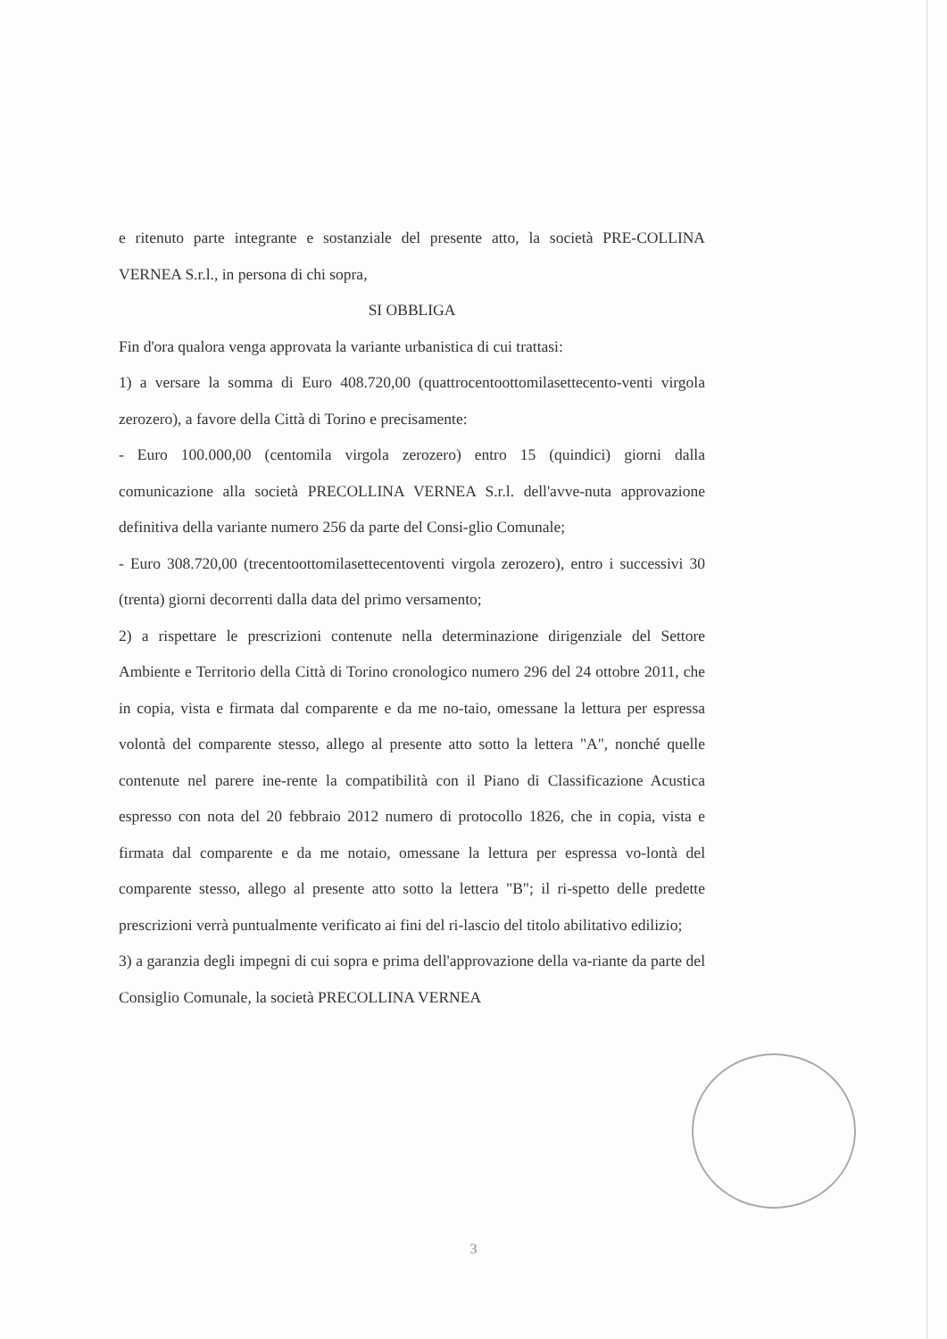e ritenuto parte integrante e sostanziale del presente atto, la società PRE-COLLINA VERNEA S.r.l., in persona di chi sopra,
SI OBBLIGA
Fin d'ora qualora venga approvata la variante urbanistica di cui trattasi:
1) a versare la somma di Euro 408.720,00 (quattrocentoottomilasettecento-venti virgola zerozero), a favore della Città di Torino e precisamente:
- Euro 100.000,00 (centomila virgola zerozero) entro 15 (quindici) giorni dalla comunicazione alla società PRECOLLINA VERNEA S.r.l. dell'avve-nuta approvazione definitiva della variante numero 256 da parte del Consi-glio Comunale;
- Euro 308.720,00 (trecentoottomilasettecentoventi virgola zerozero), entro i successivi 30 (trenta) giorni decorrenti dalla data del primo versamento;
2) a rispettare le prescrizioni contenute nella determinazione dirigenziale del Settore Ambiente e Territorio della Città di Torino cronologico numero 296 del 24 ottobre 2011, che in copia, vista e firmata dal comparente e da me no-taio, omessane la lettura per espressa volontà del comparente stesso, allego al presente atto sotto la lettera "A", nonché quelle contenute nel parere ine-rente la compatibilità con il Piano di Classificazione Acustica espresso con nota del 20 febbraio 2012 numero di protocollo 1826, che in copia, vista e firmata dal comparente e da me notaio, omessane la lettura per espressa vo-lontà del comparente stesso, allego al presente atto sotto la lettera "B"; il ri-spetto delle predette prescrizioni verrà puntualmente verificato ai fini del ri-lascio del titolo abilitativo edilizio;
3) a garanzia degli impegni di cui sopra e prima dell'approvazione della va-riante da parte del Consiglio Comunale, la società PRECOLLINA VERNEA
3